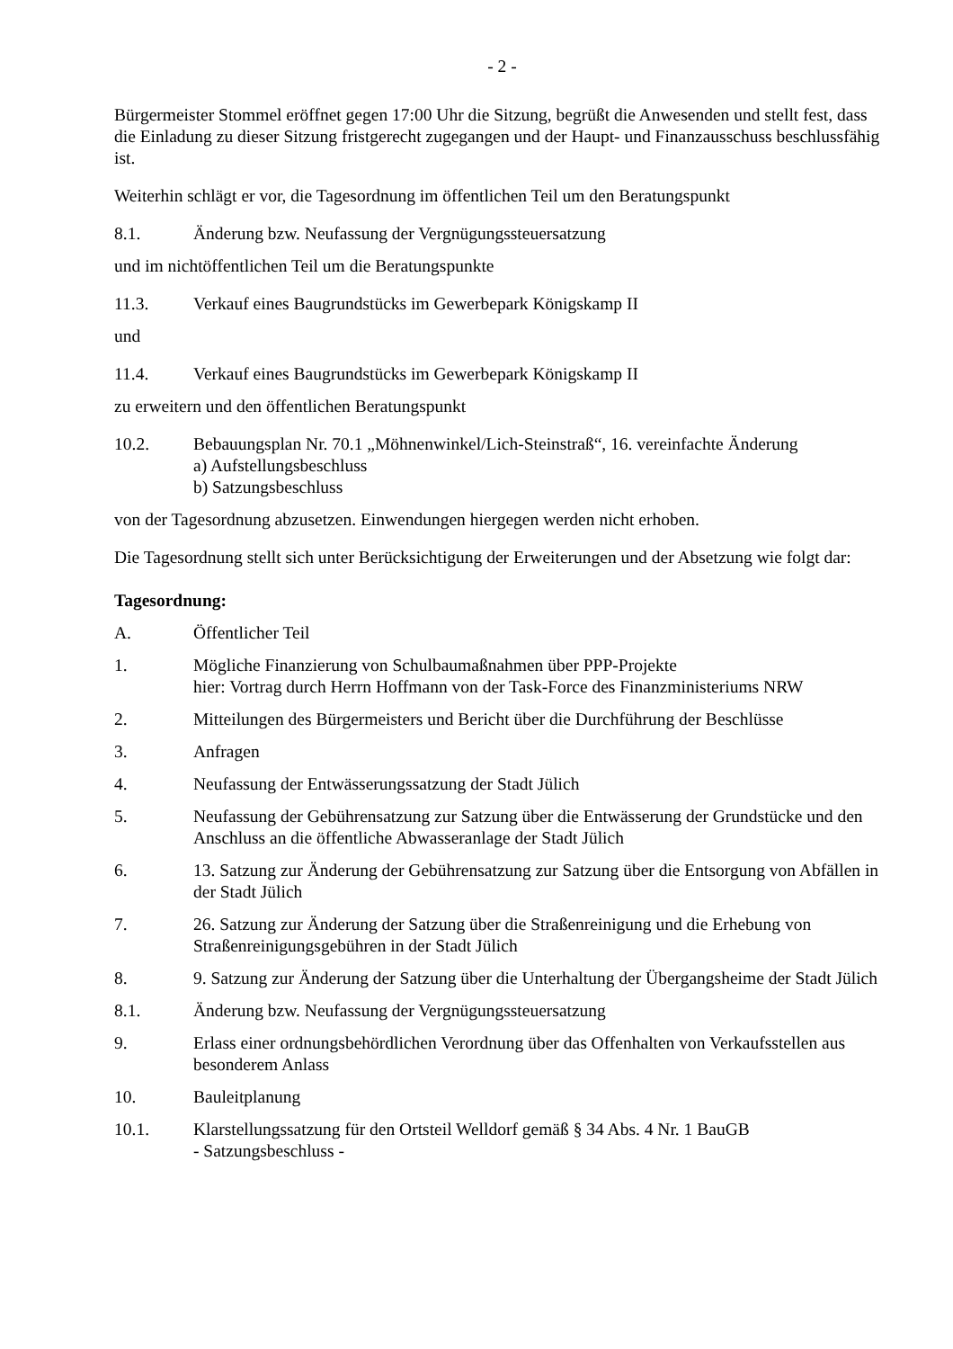- 2 -
Bürgermeister Stommel eröffnet gegen 17:00 Uhr die Sitzung, begrüßt die Anwesenden und stellt fest, dass die Einladung zu dieser Sitzung fristgerecht zugegangen und der Haupt- und Finanzausschuss beschlussfähig ist.
Weiterhin schlägt er vor, die Tagesordnung im öffentlichen Teil um den Beratungspunkt
8.1. Änderung bzw. Neufassung der Vergnügungssteuersatzung
und im nichtöffentlichen Teil um die Beratungspunkte
11.3. Verkauf eines Baugrundstücks im Gewerbepark Königskamp II
und
11.4. Verkauf eines Baugrundstücks im Gewerbepark Königskamp II
zu erweitern und den öffentlichen Beratungspunkt
10.2. Bebauungsplan Nr. 70.1 „Möhnenwinkel/Lich-Steinstraß“, 16. vereinfachte Änderung
a) Aufstellungsbeschluss
b) Satzungsbeschluss
von der Tagesordnung abzusetzen. Einwendungen hiergegen werden nicht erhoben.
Die Tagesordnung stellt sich unter Berücksichtigung der Erweiterungen und der Absetzung wie folgt dar:
Tagesordnung:
A. Öffentlicher Teil
1. Mögliche Finanzierung von Schulbaumaßnahmen über PPP-Projekte
hier: Vortrag durch Herrn Hoffmann von der Task-Force des Finanzministeriums NRW
2. Mitteilungen des Bürgermeisters und Bericht über die Durchführung der Beschlüsse
3. Anfragen
4. Neufassung der Entwässerungssatzung der Stadt Jülich
5. Neufassung der Gebührensatzung zur Satzung über die Entwässerung der Grundstücke und den Anschluss an die öffentliche Abwasseranlage der Stadt Jülich
6. 13. Satzung zur Änderung der Gebührensatzung zur Satzung über die Entsorgung von Abfällen in der Stadt Jülich
7. 26. Satzung zur Änderung der Satzung über die Straßenreinigung und die Erhebung von Straßenreinigungsgebühren in der Stadt Jülich
8. 9. Satzung zur Änderung der Satzung über die Unterhaltung der Übergangsheime der Stadt Jülich
8.1. Änderung bzw. Neufassung der Vergnügungssteuersatzung
9. Erlass einer ordnungsbehördlichen Verordnung über das Offenhalten von Verkaufsstellen aus besonderem Anlass
10. Bauleitplanung
10.1. Klarstellungssatzung für den Ortsteil Welldorf gemäß § 34 Abs. 4 Nr. 1 BauGB
- Satzungsbeschluss -